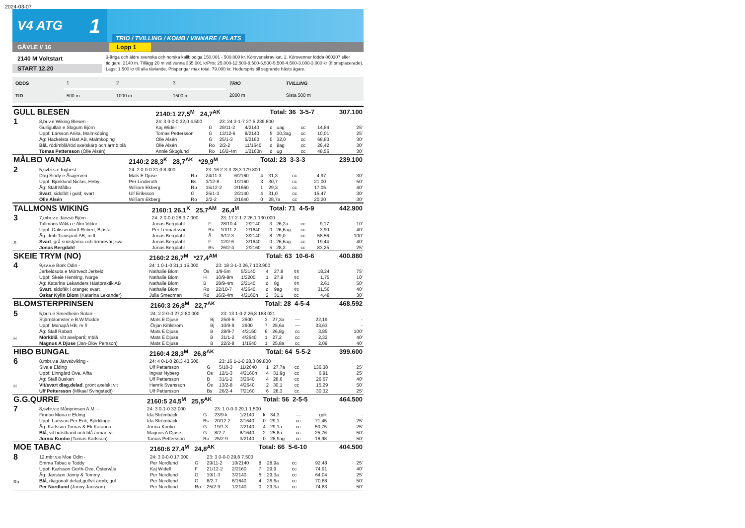2024-03-07
V4 ATG 1
TRIO / TVILLING / KOMB / VINNARE / PLATS
GÄVLE // 16 Lopp 1
2140 M Voltstart
START 12.20
3-åriga och äldre svenska och norska kallblodiga 150.001 - 500.000 kr. Körsvenskrav kat. 2. Körsvenner födda 060307 eller tidigare. 2140 m. Tillägg 20 m vid vunna 365.001 krPris: 25.000-12.500-8.500-6.500-5.500-4.500-3.000-3.000 kr (8 prisplacerade). Lägst 1.500 kr till alla tävlande. Prispengar max total: 79.000 kr. Hederspris till segrande hästs ägare.
| ODDS | 1 | 2 | 3 | TRIO | TVILLING |
| TID | 500 m | 1000 m | 1500 m | 2000 m | Sista 500 m |
| GULL BLESEN | | 2140:1 27,5<sup>M</sup> 24,7<sup>AK</sup> | | | | Total: 36 3-5-7 | | | | 307.100 |
| 1 | 8,br.v.e Wiking Blesen - | 24: 3 0-0-0 32,0 4.500 | | 23: 24 3-1-7 27,5 239.800 | | | | | | |
| | Gulligullan e Slogum Björn | Kaj Widell | G | 29/11-2 | 4/2140 | d | uag | cc | 14,84 | 25' |
| | Uppf: Larsson Anita, Malmköping | Tomas Pettersson | G | 13/12-6 | 8/2140 | 5 | 30,3ag | cc | 10,01 | 25' |
| | Äg: Häckelsta Häst AB, Malmköping | Olle Alsén | G | 25/1-3 | 5/2160 | 0 | 32,0 | cc | 68,83 | 30' |
| | Blå , röd/mblå/röd axelskärp och ärmb;blå | Olle Alsén | Ro | 2/2-2 | 11/1640 | d | 9ag | cc | 26,42 | 30' |
| | Tomas Pettersson (Olle Alsén) | Annie Skoglund | Ro | 16/2-4m | 1/2160n | d | ug | cc | 48,56 | 30' |
| MÅLBO VANJA | | 2140:2 28,3<sup>K</sup> 28,7<sup>AK</sup> *29,9<sup>M</sup> | | | | Total: 23 3-3-3 | | | | 239.100 |
| 2 | 5,svbr.s.e Ingbest - | 24: 2 0-0-0 31,0 8.300 | | 23: 16 2-3-3 28,3 179.800 | | | | | | |
| | Dag Sindy e Åsajerven | Mats E Djuse | Ro | 24/11-3 | 6/2160 | 4 | 31,3 | cc | 4,97 | 30' |
| | Uppf: Björklund Niclas, Heby | Per Linderoth | Bs | 3/12-8 | 1/2160 | 3 | 30,7 | cc | 21,00 | 50' |
| | Äg: Stall Målbo | William Ekberg | Ro | 15/12-2 | 2/1660 | 1 | 29,3 | cc | 17,05 | 40' |
| | Svart , sidofält i guld; svart | Ulf Eriksson | G | 25/1-3 | 2/2140 | 4 | 31,0 | cc | 15,47 | 30' |
| | Olle Alsén | William Ekberg | Ro | 2/2-2 | 2/1640 | 0 | 28,7a | cc | 20,20 | 30' |
| TALLMONS WIKING | | 2160:1 26,1<sup>K</sup> 25,7<sup>AM</sup> 26,4<sup>M</sup> | | | | Total: 71 4-5-9 | | | | 442.900 |
| 3 S | 7,mbr.v.e Järvsö Björn - | 24: 2 0-0-0 28,3 7.000 | | 23: 17 2-1-2 26,1 130.000 | | | | | | |
| | Tallmons Wilda e Alm Viktor | Jonas Bergdahl | F | 28/10-4 | 2/2140 | 3 | 26,2a | cc | 9,17 | 10' |
| | Uppf: Calissendorff Robert, Bjästa | Per Lennartsson | Ro | 10/11-2 | 2/1640 | 0 | 26,6ag | cc | 3,90 | 40' |
| | Äg: Jmb Travsport AB, m fl | Jonas Bergdahl | Å | 9/12-3 | 3/2140 | 8 | 29,0 | cc | 58,56 | 100' |
| | Svart , grå snöstjärna och ärmrevär; sva | Jonas Bergdahl | F | 12/2-6 | 3/1640 | 0 | 26,6ag | cc | 19,44 | 40' |
| | Jonas Bergdahl | Jonas Bergdahl | Bs | 26/2-4 | 2/2160 | 5 | 28,3 | cc | 83,25 | 25' |
| SKEIE TRYM (NO) | | 2160:2 26,7<sup>M</sup> *27,4<sup>AM</sup> | | | | Total: 63 10-6-6 | | | | 400.880 |
| 4 | 9,sv.v.e Bork Odin - | 24: 1 0-1-0 31,1 15.000 | | 23: 18 3-1-3 26,7 103.900 | | | | | | |
| | Jerkeldsota e Mörtvedt Jerkeld | Nathalie Blom | Ös | 1/9-5m | 5/2140 | 4 | 27,8 | ¢¢ | 18,24 | 75' |
| | Uppf: Skeie Henning, Norge | Nathalie Blom | H | 10/9-8m | 1/2200 | 1 | 27,9 | ¢c | 1,75 | 10' |
| | Äg: Katarina Lekanders Hästpraktik AB | Nathalie Blom | B | 28/9-4m | 2/2140 | d | 8g | ¢¢ | 2,61 | 50' |
| | Svart , sidofält i orange; svart | Nathalie Blom | Ro | 22/10-7 | 4/2640 | d | 9ag | ¢c | 31,56 | 40' |
| | Oskar Kylin Blom (Katarina Lekander) | Julia Smedman | Ro | 16/2-4m | 4/2160n | 2 | 31,1 | cc | 4,48 | 30' |
| BLOMSTERPRINSEN | | 2160:3 26,8<sup>M</sup> 22,7<sup>AK</sup> | | | | Total: 28 4-5-4 | | | | 468.592 |
| 5 H | 5,br.h.e Smedheim Solan - | 24: 2 2-0-0 27,2 80.000 | | 23: 13 1-0-2 26,8 168.021 | | | | | | |
| | Stjärnblomster e B.W.Modde | Mats E Djuse | Bj | 25/8-6 | 2600 | 3 | 27,3a | –– | 22,19 | - |
| | Uppf: Manapå HB, m fl | Örjan Kihlström | Bj | 10/9-9 | 2600 | 7 | 25,6a | –– | 33,63 | - |
| | Äg: Stall Rabatt | Mats E Djuse | B | 28/9-7 | 4/2160 | 6 | 26,8g | cc | 3,85 | 100' |
| | Mörkblå , vitt axelparti; mblå | Mats E Djuse | B | 31/1-2 | 4/2640 | 1 | 27,2 | cc | 2,32 | 40' |
| | Magnus A Djuse (Jan-Olov Persson) | Mats E Djuse | B | 22/2-8 | 1/1640 | 1 | 25,8a | cc | 2,09 | 40' |
| HIBO BUNGAL | | 2160:4 28,3<sup>M</sup> 26,8<sup>AK</sup> | | | | Total: 64 5-5-2 | | | | 399.600 |
| 6 H | 8,mbr.v.e Järvsöviking - | 24: 4 0-1-0 28,3 43.500 | | 23: 16 1-1-0 28,3 89.800 | | | | | | |
| | Siva e Elding | Ulf Pettersson | G | 5/10-3 | 11/2640 | 1 | 27,7a | cc | 136,38 | 25' |
| | Uppf: Linngård Ove, Alfta | Ingvar Nyberg | Ös | 12/1-3 | 4/2160n | 4 | 31,9g | cc | 6,91 | 25' |
| | Äg: Stall Buskan | Ulf Pettersson | B | 31/1-2 | 3/2640 | 4 | 28,6 | cc | 26,67 | 40' |
| | Vit/svart diag.delad , grönt axelsk; vit | Henrik Svensson | Ös | 13/2-8 | 4/2640 | 2 | 30,1 | cc | 15,29 | 50' |
| | Ulf Pettersson (Mikael Svingstedt) | Ulf Pettersson | Bs | 26/2-4 | 7/2160 | 6 | 28,3 | cc | 30,32 | 25' |
| G.G.QURRE | | 2160:5 24,5<sup>M</sup> 25,5<sup>AK</sup> | | | | Total: 56 2-5-5 | | | | 464.500 |
| 7 | 8,svbr.v.e Månprinsen A.M. - | 24: 3 0-1-0 33.000 | | 23: 1 0-0-0 29,1 1.500 | | | | | | |
| | Finnbo Mona e Elding | Ida Strömbäck | G | 23/9-k | 1/2140 | k | 34,3 | –– | gdk | - |
| | Uppf: Larsson Per-Erik, Björklinge | Ida Strömbäck | Bs | 20/12-2 | 2/1640 | 0 | 29,1 | cc | 71,45 | 25' |
| | Äg: Karlsson Tomas & Ek Katarina | Jorma Kontio | G | 19/1-3 | 7/2140 | 4 | 29,1a | cc | 50,75 | 25' |
| | Blå , vit bröstband och blå ärmar; vit | Magnus A Djuse | G | 8/2-7 | 8/1640 | 2 | 25,8a | cc | 25,76 | 50' |
| | Jorma Kontio (Tomas Karlsson) | Tomas Pettersson | Ro | 25/2-9 | 3/2140 | 0 | 28,9ag | cc | 16,98 | 50' |
| MOE TABAC | | 2160:6 27,4<sup>M</sup> 24,8<sup>AK</sup> | | | | Total: 66 5-6-10 | | | | 404.500 |
| 8 Ro | 12,mbr.v.e Moe Odin - | 24: 3 0-0-0 17.000 | | 23: 3 0-0-0 29,8 7.500 | | | | | | |
| | Emma Tabac e Toddy | Per Nordlund | G | 29/11-2 | 10/2140 | 8 | 28,9a | cc | 92,48 | 25' |
| | Uppf: Karlsson Gerth-Ove, Östervåla | Kaj Widell | F | 21/12-2 | 2/2160 | 7 | 29,9 | cc | 74,91 | 40' |
| | Äg: Jansson Jonny & Tommy | Per Nordlund | G | 19/1-3 | 3/2140 | 5 | 29,3a | cc | 64,04 | 25' |
| | Blå , diagonalt delad,gul/vit ärmb; gul | Per Nordlund | G | 8/2-7 | 6/1640 | 4 | 26,6a | cc | 70,68 | 50' |
| | Per Nordlund (Jonny Jansson) | Per Nordlund | Ro | 25/2-9 | 1/2140 | 0 | 29,3a | cc | 74,83 | 50' |